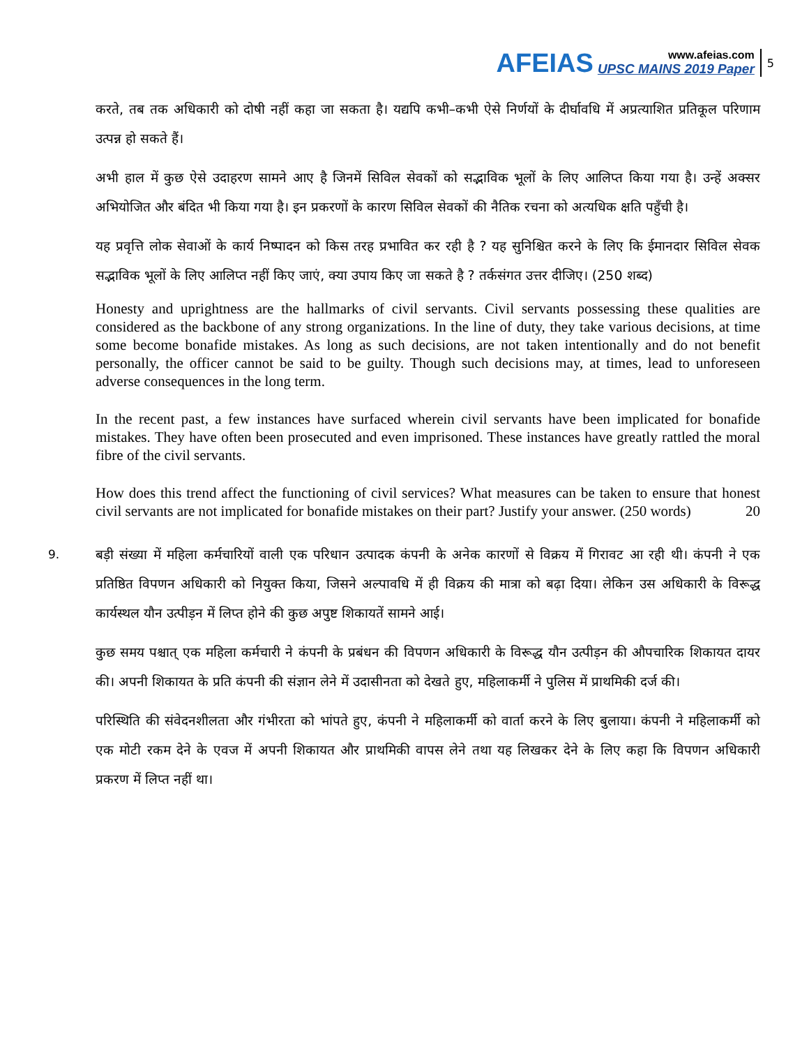AFEIAS
www.afeias.com
UPSC MAINS 2019 Paper
5
करते, तब तक अधिकारी को दोषी नहीं कहा जा सकता है। यद्यपि कभी–कभी ऐसे निर्णयों के दीर्घावधि में अप्रत्याशित प्रतिकूल परिणाम उत्पन्न हो सकते हैं।
अभी हाल में कुछ ऐसे उदाहरण सामने आए है जिनमें सिविल सेवकों को सद्भाविक भूलों के लिए आलिप्त किया गया है। उन्हें अक्सर अभियोजित और बंदित भी किया गया है। इन प्रकरणों के कारण सिविल सेवकों की नैतिक रचना को अत्यधिक क्षति पहुँची है।
यह प्रवृत्ति लोक सेवाओं के कार्य निष्पादन को किस तरह प्रभावित कर रही है ? यह सुनिश्चित करने के लिए कि ईमानदार सिविल सेवक सद्भाविक भूलों के लिए आलिप्त नहीं किए जाएं, क्या उपाय किए जा सकते है ? तर्कसंगत उत्तर दीजिए। (250 शब्द)
Honesty and uprightness are the hallmarks of civil servants. Civil servants possessing these qualities are considered as the backbone of any strong organizations. In the line of duty, they take various decisions, at time some become bonafide mistakes. As long as such decisions, are not taken intentionally and do not benefit personally, the officer cannot be said to be guilty. Though such decisions may, at times, lead to unforeseen adverse consequences in the long term.
In the recent past, a few instances have surfaced wherein civil servants have been implicated for bonafide mistakes. They have often been prosecuted and even imprisoned. These instances have greatly rattled the moral fibre of the civil servants.
How does this trend affect the functioning of civil services? What measures can be taken to ensure that honest civil servants are not implicated for bonafide mistakes on their part? Justify your answer. (250 words) 20
9.
बड़ी संख्या में महिला कर्मचारियों वाली एक परिधान उत्पादक कंपनी के अनेक कारणों से विक्रय में गिरावट आ रही थी। कंपनी ने एक प्रतिष्ठित विपणन अधिकारी को नियुक्त किया, जिसने अल्पावधि में ही विक्रय की मात्रा को बढ़ा दिया। लेकिन उस अधिकारी के विरूद्ध कार्यस्थल यौन उत्पीड़न में लिप्त होने की कुछ अपुष्ट शिकायतें सामने आई।
कुछ समय पश्चात् एक महिला कर्मचारी ने कंपनी के प्रबंधन की विपणन अधिकारी के विरूद्ध यौन उत्पीड़न की औपचारिक शिकायत दायर की। अपनी शिकायत के प्रति कंपनी की संज्ञान लेने में उदासीनता को देखते हुए, महिलाकर्मी ने पुलिस में प्राथमिकी दर्ज की।
परिस्थिति की संवेदनशीलता और गंभीरता को भांपते हुए, कंपनी ने महिलाकर्मी को वार्ता करने के लिए बुलाया। कंपनी ने महिलाकर्मी को एक मोटी रकम देने के एवज में अपनी शिकायत और प्राथमिकी वापस लेने तथा यह लिखकर देने के लिए कहा कि विपणन अधिकारी प्रकरण में लिप्त नहीं था।